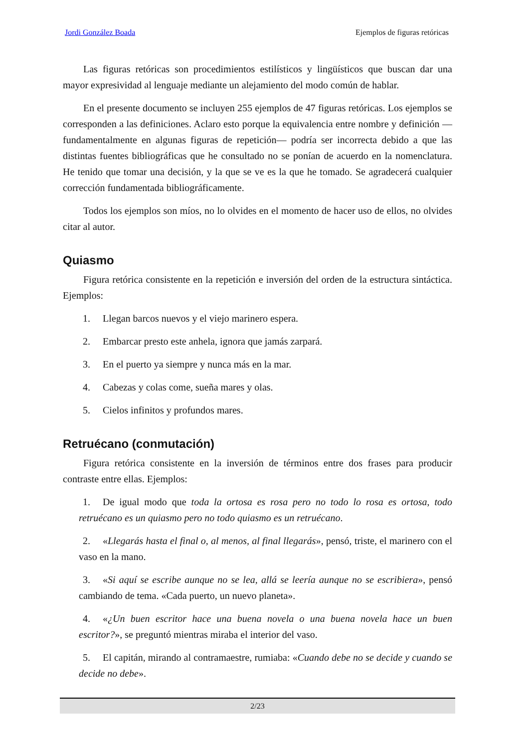Jordi González Boada Ejemplos de figuras retóricas
Las figuras retóricas son procedimientos estilísticos y lingüísticos que buscan dar una mayor expresividad al lenguaje mediante un alejamiento del modo común de hablar.
En el presente documento se incluyen 255 ejemplos de 47 figuras retóricas. Los ejemplos se corresponden a las definiciones. Aclaro esto porque la equivalencia entre nombre y definición —fundamentalmente en algunas figuras de repetición— podría ser incorrecta debido a que las distintas fuentes bibliográficas que he consultado no se ponían de acuerdo en la nomenclatura. He tenido que tomar una decisión, y la que se ve es la que he tomado. Se agradecerá cualquier corrección fundamentada bibliográficamente.
Todos los ejemplos son míos, no lo olvides en el momento de hacer uso de ellos, no olvides citar al autor.
Quiasmo
Figura retórica consistente en la repetición e inversión del orden de la estructura sintáctica. Ejemplos:
1. Llegan barcos nuevos y el viejo marinero espera.
2. Embarcar presto este anhela, ignora que jamás zarpará.
3. En el puerto ya siempre y nunca más en la mar.
4. Cabezas y colas come, sueña mares y olas.
5. Cielos infinitos y profundos mares.
Retruécano (conmutación)
Figura retórica consistente en la inversión de términos entre dos frases para producir contraste entre ellas. Ejemplos:
1. De igual modo que toda la ortosa es rosa pero no todo lo rosa es ortosa, todo retruécano es un quiasmo pero no todo quiasmo es un retruécano.
2. «Llegarás hasta el final o, al menos, al final llegarás», pensó, triste, el marinero con el vaso en la mano.
3. «Si aquí se escribe aunque no se lea, allá se leería aunque no se escribiera», pensó cambiando de tema. «Cada puerto, un nuevo planeta».
4. «¿Un buen escritor hace una buena novela o una buena novela hace un buen escritor?», se preguntó mientras miraba el interior del vaso.
5. El capitán, mirando al contramaestre, rumiaba: «Cuando debe no se decide y cuando se decide no debe».
2/23